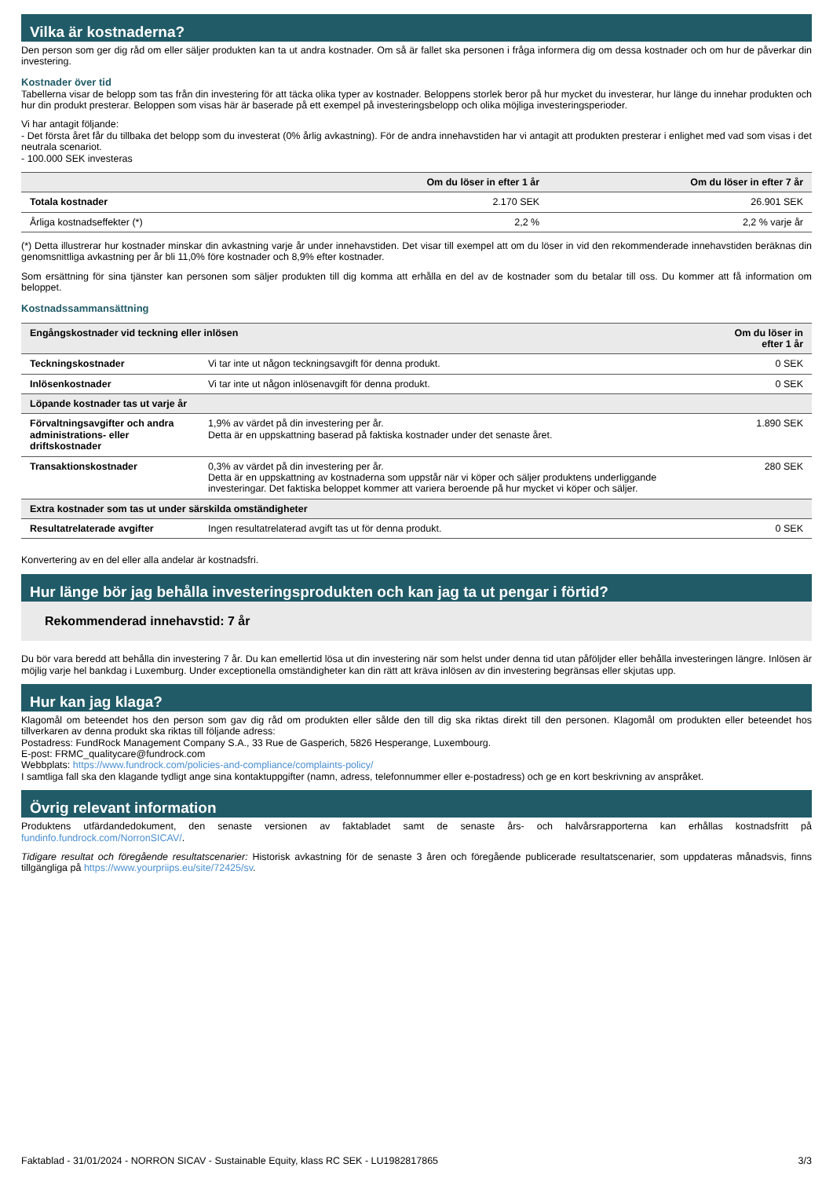Vilka är kostnaderna?
Den person som ger dig råd om eller säljer produkten kan ta ut andra kostnader. Om så är fallet ska personen i fråga informera dig om dessa kostnader och om hur de påverkar din investering.
Kostnader över tid
Tabellerna visar de belopp som tas från din investering för att täcka olika typer av kostnader. Beloppens storlek beror på hur mycket du investerar, hur länge du innehar produkten och hur din produkt presterar. Beloppen som visas här är baserade på ett exempel på investeringsbelopp och olika möjliga investeringsperioder.
Vi har antagit följande:
- Det första året får du tillbaka det belopp som du investerat (0% årlig avkastning). För de andra innehavstiden har vi antagit att produkten presterar i enlighet med vad som visas i det neutrala scenariot.
- 100.000 SEK investeras
| | Om du löser in efter 1 år | Om du löser in efter 7 år |
| --- | --- | --- |
| Totala kostnader | 2.170 SEK | 26.901 SEK |
| Årliga kostnadseffekter (*) | 2,2 % | 2,2 % varje år |
(*) Detta illustrerar hur kostnader minskar din avkastning varje år under innehavstiden. Det visar till exempel att om du löser in vid den rekommenderade innehavstiden beräknas din genomsnittliga avkastning per år bli 11,0% före kostnader och 8,9% efter kostnader.
Som ersättning för sina tjänster kan personen som säljer produkten till dig komma att erhålla en del av de kostnader som du betalar till oss. Du kommer att få information om beloppet.
Kostnadssammansättning
| Engångskostnader vid teckning eller inlösen | | Om du löser in efter 1 år |
| --- | --- | --- |
| Teckningskostnader | Vi tar inte ut någon teckningsavgift för denna produkt. | 0 SEK |
| Inlösenkostnader | Vi tar inte ut någon inlösenavgift för denna produkt. | 0 SEK |
| Löpande kostnader tas ut varje år | | |
| Förvaltningsavgifter och andra administrations- eller driftskostnader | 1,9% av värdet på din investering per år. Detta är en uppskattning baserad på faktiska kostnader under det senaste året. | 1.890 SEK |
| Transaktionskostnader | 0,3% av värdet på din investering per år. Detta är en uppskattning av kostnaderna som uppstår när vi köper och säljer produktens underliggande investeringar. Det faktiska beloppet kommer att variera beroende på hur mycket vi köper och säljer. | 280 SEK |
| Extra kostnader som tas ut under särskilda omständigheter | | |
| Resultatrelaterade avgifter | Ingen resultatrelaterad avgift tas ut för denna produkt. | 0 SEK |
Konvertering av en del eller alla andelar är kostnadsfri.
Hur länge bör jag behålla investeringsprodukten och kan jag ta ut pengar i förtid?
Rekommenderad innehavstid: 7 år
Du bör vara beredd att behålla din investering 7 år. Du kan emellertid lösa ut din investering när som helst under denna tid utan påföljder eller behålla investeringen längre. Inlösen är möjlig varje hel bankdag i Luxemburg. Under exceptionella omständigheter kan din rätt att kräva inlösen av din investering begränsas eller skjutas upp.
Hur kan jag klaga?
Klagomål om beteendet hos den person som gav dig råd om produkten eller sålde den till dig ska riktas direkt till den personen. Klagomål om produkten eller beteendet hos tillverkaren av denna produkt ska riktas till följande adress:
Postadress: FundRock Management Company S.A., 33 Rue de Gasperich, 5826 Hesperange, Luxembourg.
E-post: FRMC_qualitycare@fundrock.com
Webbplats: https://www.fundrock.com/policies-and-compliance/complaints-policy/
I samtliga fall ska den klagande tydligt ange sina kontaktuppgifter (namn, adress, telefonnummer eller e-postadress) och ge en kort beskrivning av anspråket.
Övrig relevant information
Produktens utfärdandedokument, den senaste versionen av faktabladet samt de senaste års- och halvårsrapporterna kan erhållas kostnadsfritt på fundinfo.fundrock.com/NorronSICAV/.
Tidigare resultat och föregående resultatscenarier: Historisk avkastning för de senaste 3 åren och föregående publicerade resultatscenarier, som uppdateras månadsvis, finns tillgängliga på https://www.yourpriips.eu/site/72425/sv.
Faktablad - 31/01/2024 - NORRON SICAV - Sustainable Equity, klass RC SEK - LU1982817865 3/3